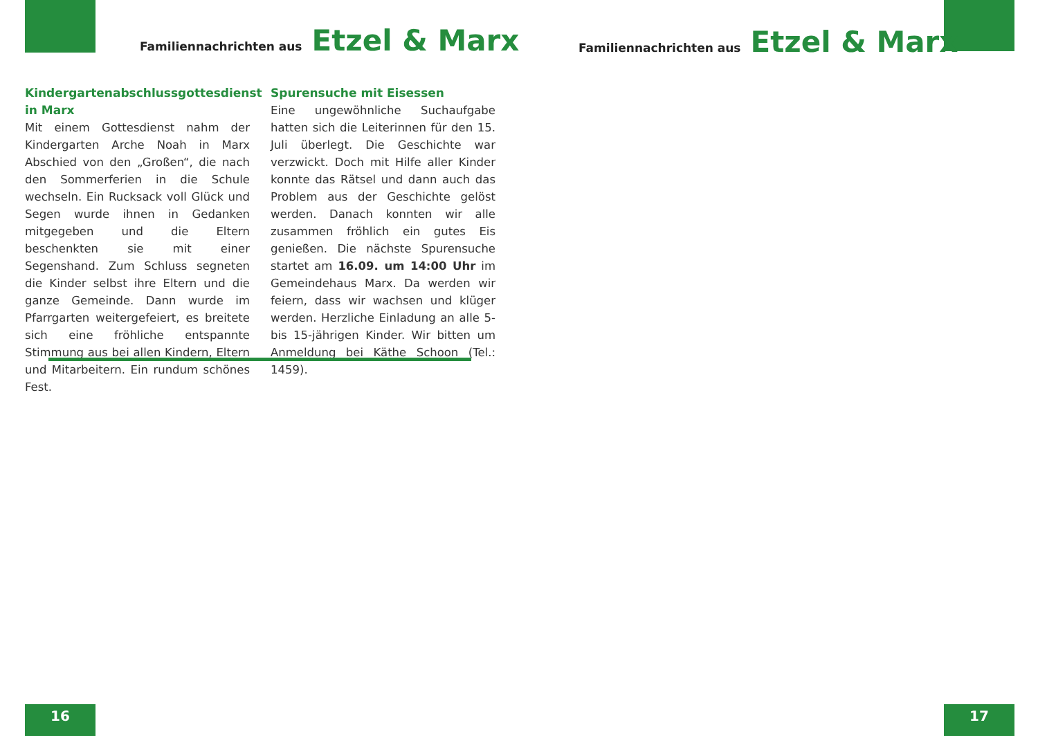Familiennachrichten aus Etzel & Marx
Familiennachrichten aus Etzel & Marx
Kindergartenabschlussgottesdienst in Marx
Mit einem Gottesdienst nahm der Kindergarten Arche Noah in Marx Abschied von den „Großen“, die nach den Sommerferien in die Schule wechseln. Ein Rucksack voll Glück und Segen wurde ihnen in Gedanken mitgegeben und die Eltern beschenkten sie mit einer Segenshand. Zum Schluss segneten die Kinder selbst ihre Eltern und die ganze Gemeinde. Dann wurde im Pfarrgarten weitergefeiert, es breitete sich eine fröhliche entspannte Stimmung aus bei allen Kindern, Eltern und Mitarbeitern. Ein rundum schönes Fest.
Spurensuche mit Eisessen
Eine ungewöhnliche Suchaufgabe hatten sich die Leiterinnen für den 15. Juli überlegt. Die Geschichte war verzwickt. Doch mit Hilfe aller Kinder konnte das Rätsel und dann auch das Problem aus der Geschichte gelöst werden. Danach konnten wir alle zusammen fröhlich ein gutes Eis genießen. Die nächste Spurensuche startet am 16.09. um 14:00 Uhr im Gemeindehaus Marx. Da werden wir feiern, dass wir wachsen und klüger werden. Herzliche Einladung an alle 5- bis 15-jährigen Kinder. Wir bitten um Anmeldung bei Käthe Schoon (Tel.: 1459).
16 17